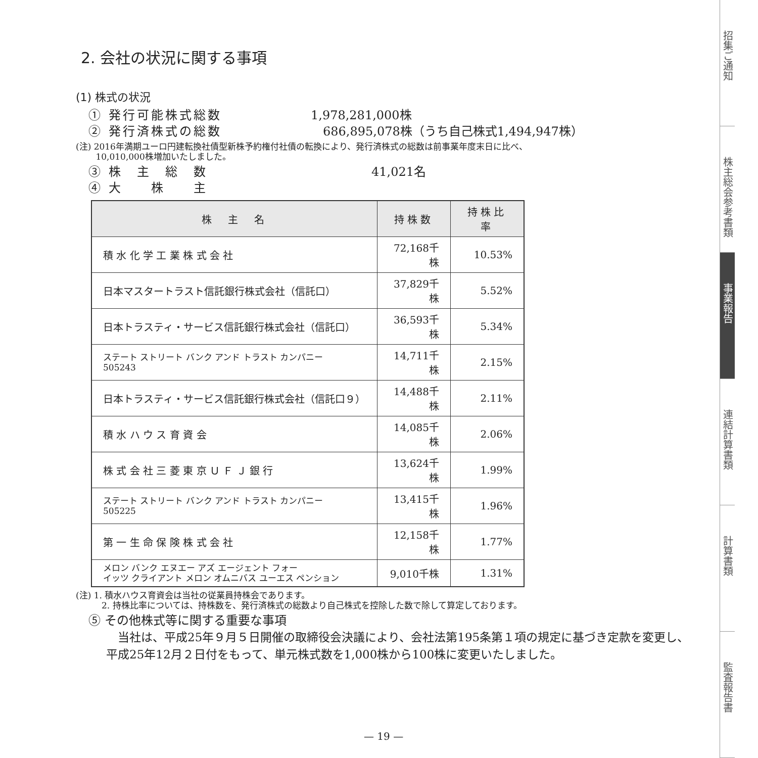2. 会社の状況に関する事項
(1) 株式の状況
① 発行可能株式総数 1,978,281,000株
② 発行済株式の総数　686,895,078株（うち自己株式1,494,947株）
(注) 2016年満期ユーロ円建転換社債型新株予約権付社債の転換により、発行済株式の総数は前事業年度末日に比べ、
　　 10,010,000株増加いたしました。
③ 株　主　総　数　　　　　41,021名
④ 大　　株　　主
| 株 主 名 | 持株数 | 持株比率 |
| --- | --- | --- |
| 積 水 化 学 工 業 株 式 会 社 | 72,168千株 | 10.53% |
| 日本マスタートラスト信託銀行株式会社（信託口） | 37,829千株 | 5.52% |
| 日本トラスティ・サービス信託銀行株式会社（信託口） | 36,593千株 | 5.34% |
| ステート ストリート バンク アンド トラスト カンパニー 505243 | 14,711千株 | 2.15% |
| 日本トラスティ・サービス信託銀行株式会社（信託口９） | 14,488千株 | 2.11% |
| 積 水 ハ ウ ス 育 資 会 | 14,085千株 | 2.06% |
| 株 式 会 社 三 菱 東 京 Ｕ Ｆ Ｊ 銀 行 | 13,624千株 | 1.99% |
| ステート ストリート バンク アンド トラスト カンパニー 505225 | 13,415千株 | 1.96% |
| 第 一 生 命 保 険 株 式 会 社 | 12,158千株 | 1.77% |
| メロン バンク エヌエー アズ エージェント フォー イッツ クライアント メロン オムニバス ユーエス ペンション | 9,010千株 | 1.31% |
(注) 1. 積水ハウス育資会は当社の従業員持株会であります。
　　　2. 持株比率については、持株数を、発行済株式の総数より自己株式を控除した数で除して算定しております。
⑤ その他株式等に関する重要な事項
　当社は、平成25年９月５日開催の取締役会決議により、会社法第195条第１項の規定に基づき定款を変更し、平成25年12月２日付をもって、単元株式数を1,000株から100株に変更いたしました。
— 19 —
招集ご通知
株主総会参考書類
事業報告
連結計算書類
計算書類
監査報告書